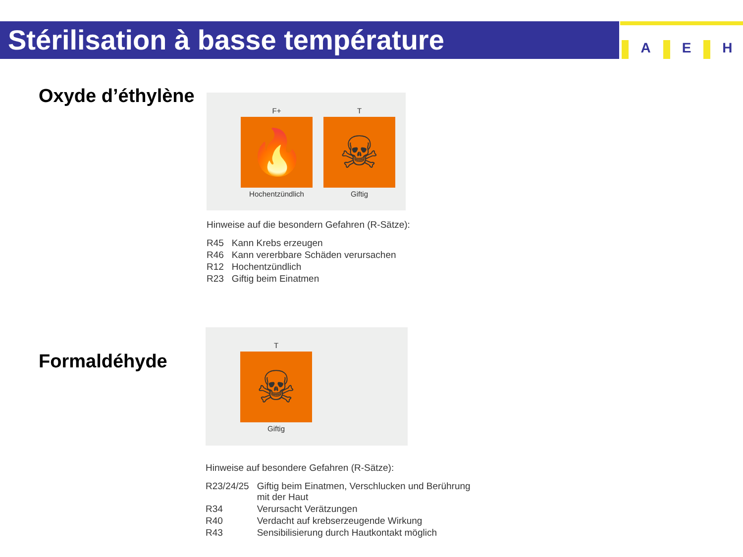Stérilisation à basse température
A E H
Oxyde d’éthylène
F+
🔥
Hochentzündlich
T
☠
Giftig
Hinweise auf die besondern Gefahren (R-Sätze):
| R45 | Kann Krebs erzeugen |
| R46 | Kann vererbbare Schäden verursachen |
| R12 | Hochentzündlich |
| R23 | Giftig beim Einatmen |
Formaldéhyde
T
☠
Giftig
Hinweise auf besondere Gefahren (R-Sätze):
| R23/24/25 | Giftig beim Einatmen, Verschlucken und Berührung mit der Haut |
| R34 | Verursacht Verätzungen |
| R40 | Verdacht auf krebserzeugende Wirkung |
| R43 | Sensibilisierung durch Hautkontakt möglich |